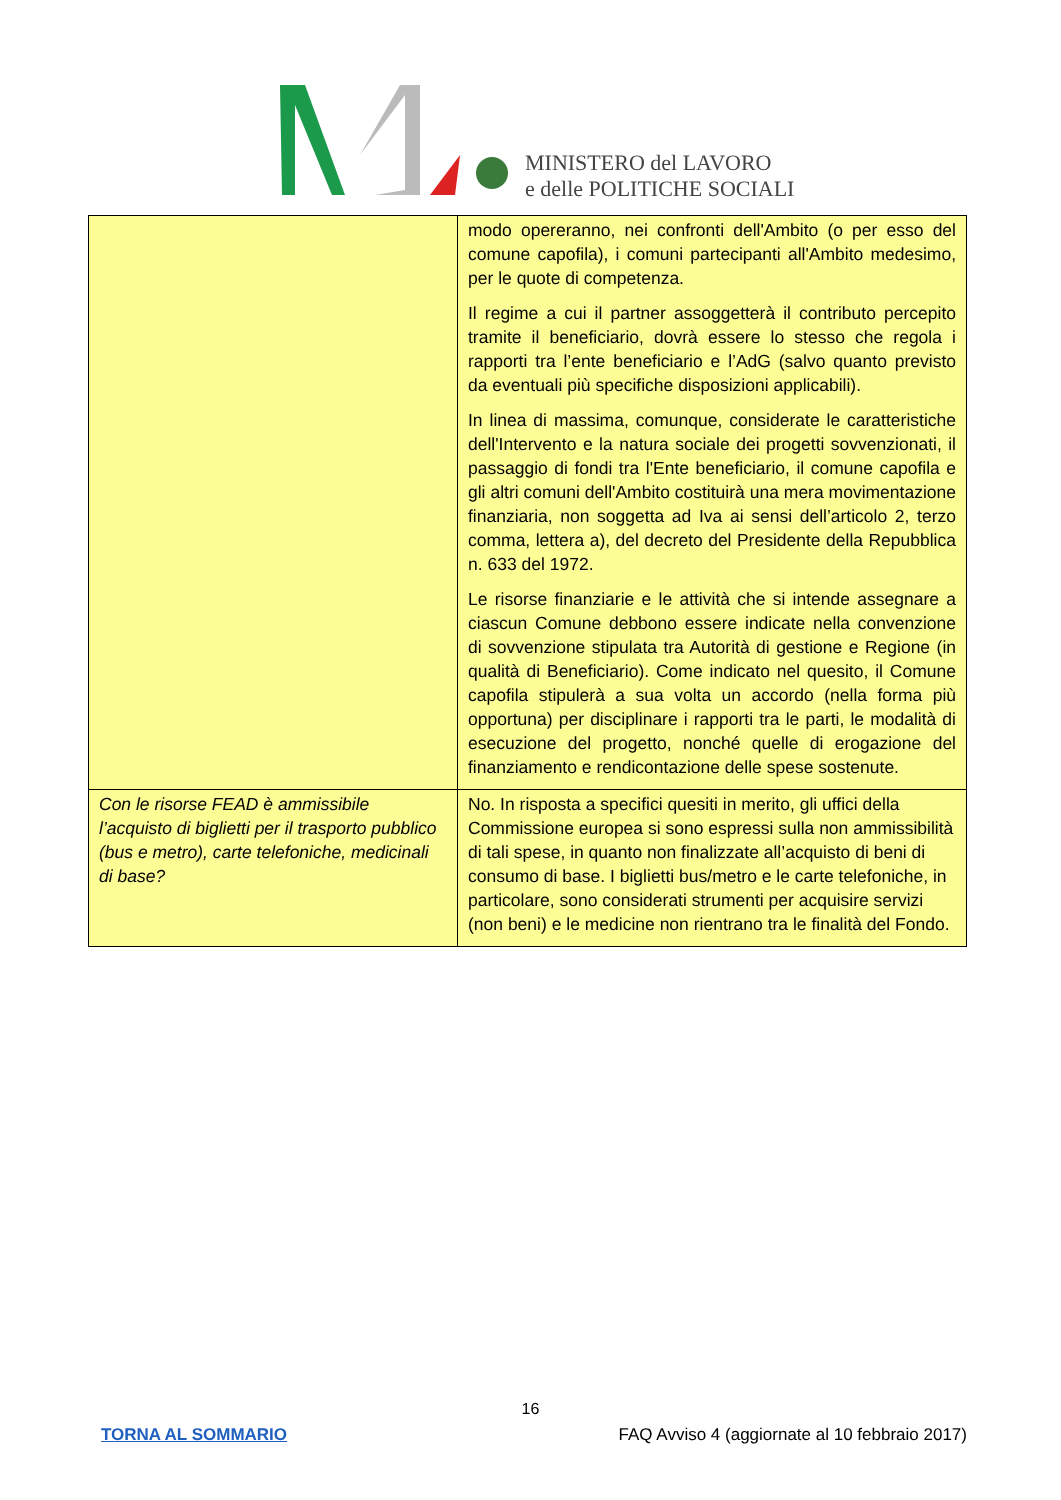MINISTERO del LAVORO
e delle POLITICHE SOCIALI
| | modo opereranno, nei confronti dell'Ambito (o per esso del comune capofila), i comuni partecipanti all'Ambito medesimo, per le quote di competenza. Il regime a cui il partner assoggetterà il contributo percepito tramite il beneficiario, dovrà essere lo stesso che regola i rapporti tra l’ente beneficiario e l’AdG (salvo quanto previsto da eventuali più specifiche disposizioni applicabili). In linea di massima, comunque, considerate le caratteristiche dell'Intervento e la natura sociale dei progetti sovvenzionati, il passaggio di fondi tra l'Ente beneficiario, il comune capofila e gli altri comuni dell'Ambito costituirà una mera movimentazione finanziaria, non soggetta ad Iva ai sensi dell’articolo 2, terzo comma, lettera a), del decreto del Presidente della Repubblica n. 633 del 1972. Le risorse finanziarie e le attività che si intende assegnare a ciascun Comune debbono essere indicate nella convenzione di sovvenzione stipulata tra Autorità di gestione e Regione (in qualità di Beneficiario). Come indicato nel quesito, il Comune capofila stipulerà a sua volta un accordo (nella forma più opportuna) per disciplinare i rapporti tra le parti, le modalità di esecuzione del progetto, nonché quelle di erogazione del finanziamento e rendicontazione delle spese sostenute. |
| Con le risorse FEAD è ammissibile l’acquisto di biglietti per il trasporto pubblico (bus e metro), carte telefoniche, medicinali di base? | No. In risposta a specifici quesiti in merito, gli uffici della Commissione europea si sono espressi sulla non ammissibilità di tali spese, in quanto non finalizzate all’acquisto di beni di consumo di base. I biglietti bus/metro e le carte telefoniche, in particolare, sono considerati strumenti per acquisire servizi (non beni) e le medicine non rientrano tra le finalità del Fondo. |
16
TORNA AL SOMMARIO FAQ Avviso 4 (aggiornate al 10 febbraio 2017)